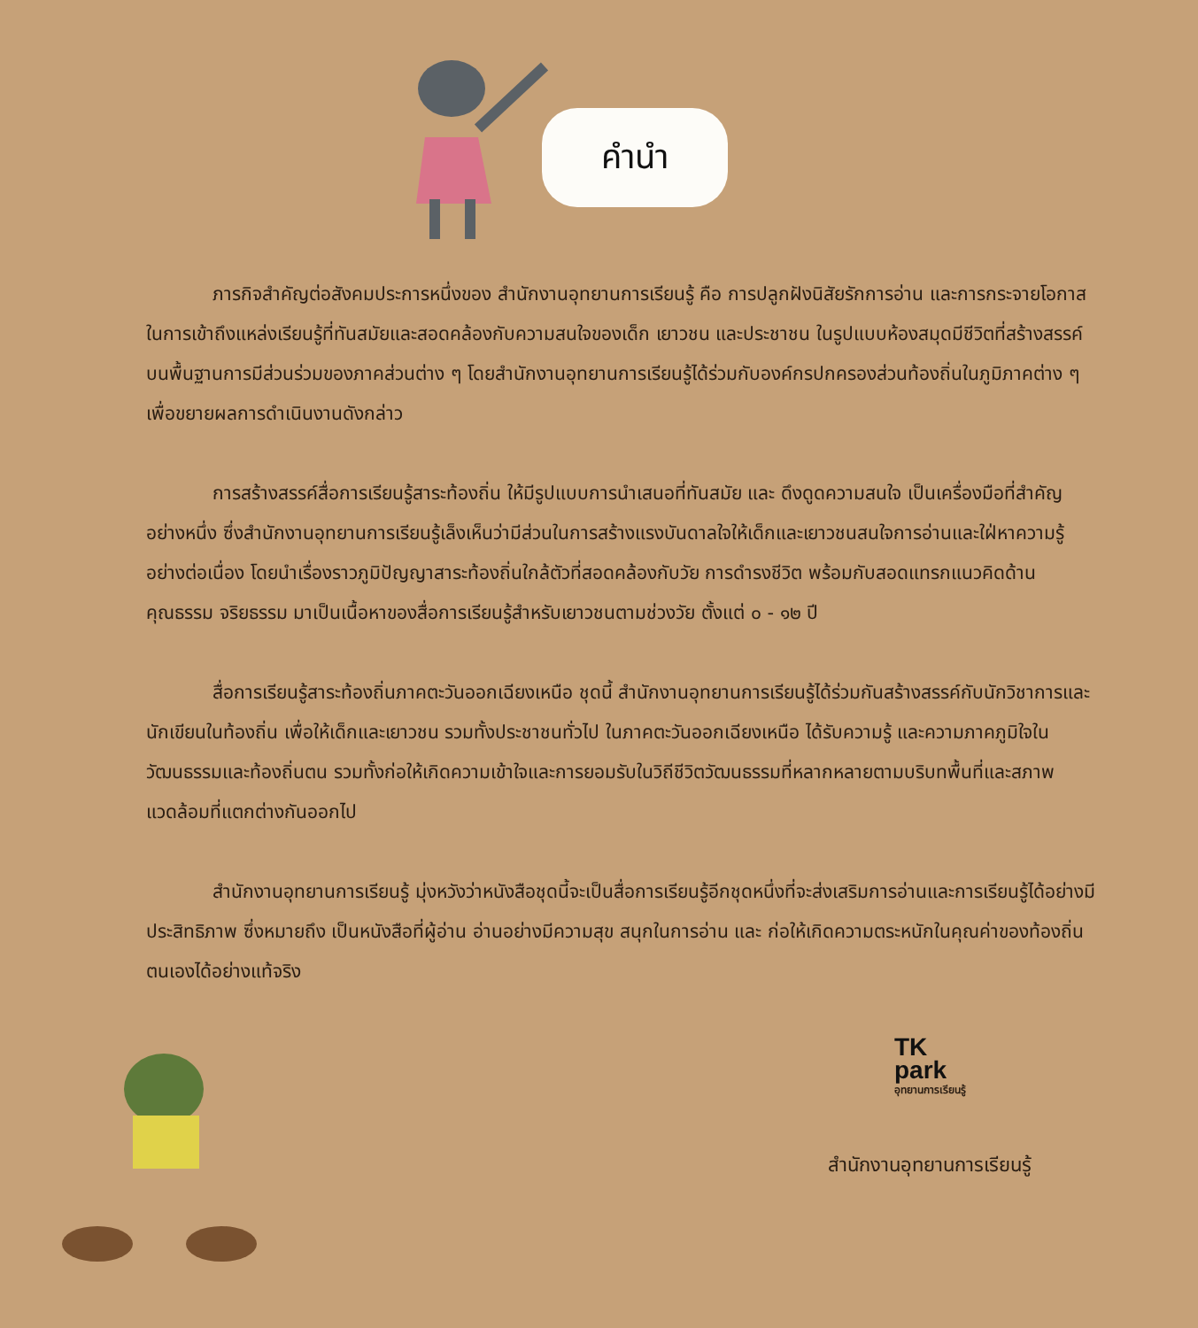คำนำ
ภารกิจสำคัญต่อสังคมประการหนึ่งของ สำนักงานอุทยานการเรียนรู้ คือ การปลูกฝังนิสัยรักการอ่าน และการกระจายโอกาสในการเข้าถึงแหล่งเรียนรู้ที่ทันสมัยและสอดคล้องกับความสนใจของเด็ก เยาวชน และประชาชน ในรูปแบบห้องสมุดมีชีวิตที่สร้างสรรค์บนพื้นฐานการมีส่วนร่วมของภาคส่วนต่าง ๆ โดยสำนักงานอุทยานการเรียนรู้ได้ร่วมกับองค์กรปกครองส่วนท้องถิ่นในภูมิภาคต่าง ๆ เพื่อขยายผลการดำเนินงานดังกล่าว
การสร้างสรรค์สื่อการเรียนรู้สาระท้องถิ่น ให้มีรูปแบบการนำเสนอที่ทันสมัย และ ดึงดูดความสนใจ เป็นเครื่องมือที่สำคัญอย่างหนึ่ง ซึ่งสำนักงานอุทยานการเรียนรู้เล็งเห็นว่ามีส่วนในการสร้างแรงบันดาลใจให้เด็กและเยาวชนสนใจการอ่านและใฝ่หาความรู้อย่างต่อเนื่อง โดยนำเรื่องราวภูมิปัญญาสาระท้องถิ่นใกล้ตัวที่สอดคล้องกับวัย การดำรงชีวิต พร้อมกับสอดแทรกแนวคิดด้านคุณธรรม จริยธรรม มาเป็นเนื้อหาของสื่อการเรียนรู้สำหรับเยาวชนตามช่วงวัย ตั้งแต่ ๐ - ๑๒ ปี
สื่อการเรียนรู้สาระท้องถิ่นภาคตะวันออกเฉียงเหนือ ชุดนี้ สำนักงานอุทยานการเรียนรู้ได้ร่วมกันสร้างสรรค์กับนักวิชาการและนักเขียนในท้องถิ่น เพื่อให้เด็กและเยาวชน รวมทั้งประชาชนทั่วไป ในภาคตะวันออกเฉียงเหนือ ได้รับความรู้ และความภาคภูมิใจในวัฒนธรรมและท้องถิ่นตน รวมทั้งก่อให้เกิดความเข้าใจและการยอมรับในวิถีชีวิตวัฒนธรรมที่หลากหลายตามบริบทพื้นที่และสภาพแวดล้อมที่แตกต่างกันออกไป
สำนักงานอุทยานการเรียนรู้ มุ่งหวังว่าหนังสือชุดนี้จะเป็นสื่อการเรียนรู้อีกชุดหนึ่งที่จะส่งเสริมการอ่านและการเรียนรู้ได้อย่างมีประสิทธิภาพ ซึ่งหมายถึง เป็นหนังสือที่ผู้อ่าน อ่านอย่างมีความสุข สนุกในการอ่าน และ ก่อให้เกิดความตระหนักในคุณค่าของท้องถิ่นตนเองได้อย่างแท้จริง
TK
park
อุทยานการเรียนรู้
สำนักงานอุทยานการเรียนรู้